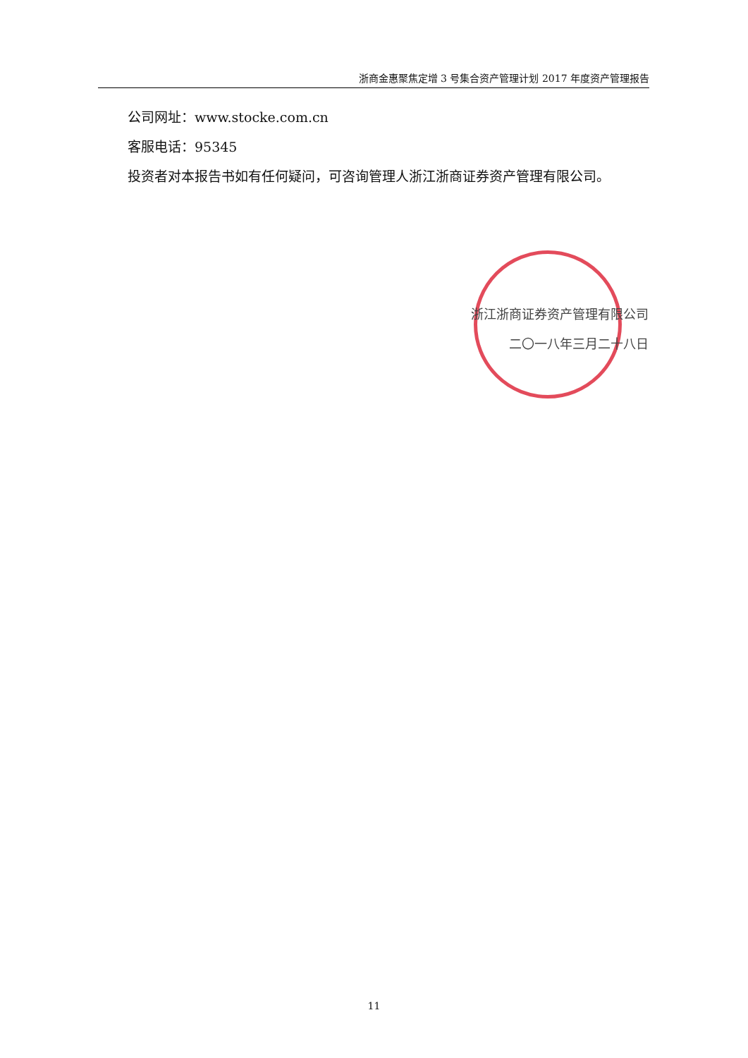浙商金惠聚焦定增 3 号集合资产管理计划 2017 年度资产管理报告
公司网址：www.stocke.com.cn
客服电话：95345
投资者对本报告书如有任何疑问，可咨询管理人浙江浙商证券资产管理有限公司。
浙江浙商证券资产管理有限公司
二〇一八年三月二十八日
11